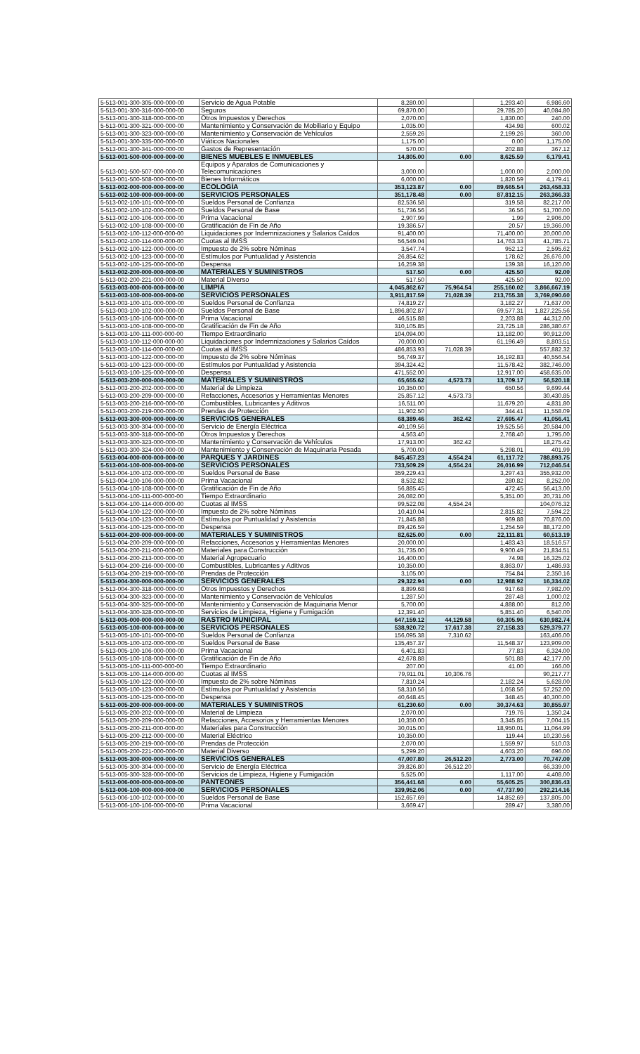| 5-513-001-300-305-000-000-00 | Servicio de Agua Potable | 8,280.00 | | 1,293.40 | 6,986.60 |
| 5-513-001-300-316-000-000-00 | Seguros | 69,870.00 | | 29,785.20 | 40,084.80 |
| 5-513-001-300-318-000-000-00 | Otros Impuestos y Derechos | 2,070.00 | | 1,830.00 | 240.00 |
| 5-513-001-300-321-000-000-00 | Mantenimiento y Conservación de Mobiliario y Equipo | 1,035.00 | | 434.98 | 600.02 |
| 5-513-001-300-323-000-000-00 | Mantenimiento y Conservación de Vehículos | 2,559.26 | | 2,199.26 | 360.00 |
| 5-513-001-300-335-000-000-00 | Viáticos Nacionales | 1,175.00 | | 0.00 | 1,175.00 |
| 5-513-001-300-341-000-000-00 | Gastos de Representación | 570.00 | | 202.88 | 367.12 |
| 5-513-001-500-000-000-000-00 | BIENES MUEBLES E INMUEBLES | 14,805.00 | 0.00 | 8,625.59 | 6,179.41 |
| 5-513-001-500-507-000-000-00 | Equipos y Aparatos de Comunicaciones y Telecomunicaciones | 3,000.00 | | 1,000.00 | 2,000.00 |
| 5-513-001-500-508-000-000-00 | Bienes Informáticos | 6,000.00 | | 1,820.59 | 4,179.41 |
| 5-513-002-000-000-000-000-00 | ECOLOGÍA | 353,123.87 | 0.00 | 89,665.54 | 263,458.33 |
| 5-513-002-100-000-000-000-00 | SERVICIOS PERSONALES | 351,178.48 | 0.00 | 87,812.15 | 263,366.33 |
| 5-513-002-100-101-000-000-00 | Sueldos Personal de Confianza | 82,536.58 | | 319.58 | 82,217.00 |
| 5-513-002-100-102-000-000-00 | Sueldos Personal de Base | 51,736.56 | | 36.56 | 51,700.00 |
| 5-513-002-100-106-000-000-00 | Prima Vacacional | 2,907.99 | | 1.99 | 2,906.00 |
| 5-513-002-100-108-000-000-00 | Gratificación de Fin de Año | 19,386.57 | | 20.57 | 19,366.00 |
| 5-513-002-100-112-000-000-00 | Liquidaciones por Indemnizaciones y Salarios Caídos | 91,400.00 | | 71,400.00 | 20,000.00 |
| 5-513-002-100-114-000-000-00 | Cuotas al IMSS | 56,549.04 | | 14,763.33 | 41,785.71 |
| 5-513-002-100-122-000-000-00 | Impuesto de 2% sobre Nóminas | 3,547.74 | | 952.12 | 2,595.62 |
| 5-513-002-100-123-000-000-00 | Estímulos por Puntualidad y Asistencia | 26,854.62 | | 178.62 | 26,676.00 |
| 5-513-002-100-125-000-000-00 | Despensa | 16,259.38 | | 139.38 | 16,120.00 |
| 5-513-002-200-000-000-000-00 | MATERIALES Y SUMINISTROS | 517.50 | 0.00 | 425.50 | 92.00 |
| 5-513-002-200-221-000-000-00 | Material Diverso | 517.50 | | 425.50 | 92.00 |
| 5-513-003-000-000-000-000-00 | LIMPIA | 4,045,862.67 | 75,964.54 | 255,160.02 | 3,866,667.19 |
| 5-513-003-100-000-000-000-00 | SERVICIOS PERSONALES | 3,911,817.59 | 71,028.39 | 213,755.38 | 3,769,090.60 |
| 5-513-003-100-101-000-000-00 | Sueldos Personal de Confianza | 74,819.27 | | 3,182.27 | 71,637.00 |
| 5-513-003-100-102-000-000-00 | Sueldos Personal de Base | 1,896,802.87 | | 69,577.31 | 1,827,225.56 |
| 5-513-003-100-106-000-000-00 | Prima Vacacional | 46,515.88 | | 2,203.88 | 44,312.00 |
| 5-513-003-100-108-000-000-00 | Gratificación de Fin de Año | 310,105.85 | | 23,725.18 | 286,380.67 |
| 5-513-003-100-111-000-000-00 | Tiempo Extraordinario | 104,094.00 | | 13,182.00 | 90,912.00 |
| 5-513-003-100-112-000-000-00 | Liquidaciones por Indemnizaciones y Salarios Caídos | 70,000.00 | | 61,196.49 | 8,803.51 |
| 5-513-003-100-114-000-000-00 | Cuotas al IMSS | 486,853.93 | 71,028.39 | | 557,882.32 |
| 5-513-003-100-122-000-000-00 | Impuesto de 2% sobre Nóminas | 56,749.37 | | 16,192.83 | 40,556.54 |
| 5-513-003-100-123-000-000-00 | Estímulos por Puntualidad y Asistencia | 394,324.42 | | 11,578.42 | 382,746.00 |
| 5-513-003-100-125-000-000-00 | Despensa | 471,552.00 | | 12,917.00 | 458,635.00 |
| 5-513-003-200-000-000-000-00 | MATERIALES Y SUMINISTROS | 65,655.62 | 4,573.73 | 13,709.17 | 56,520.18 |
| 5-513-003-200-202-000-000-00 | Material de Limpieza | 10,350.00 | | 650.56 | 9,699.44 |
| 5-513-003-200-209-000-000-00 | Refacciones, Accesorios y Herramientas Menores | 25,857.12 | 4,573.73 | | 30,430.85 |
| 5-513-003-200-216-000-000-00 | Combustibles, Lubricantes y Aditivos | 16,511.00 | | 11,679.20 | 4,831.80 |
| 5-513-003-200-219-000-000-00 | Prendas de Protección | 11,902.50 | | 344.41 | 11,558.09 |
| 5-513-003-300-000-000-000-00 | SERVICIOS GENERALES | 68,389.46 | 362.42 | 27,695.47 | 41,056.41 |
| 5-513-003-300-304-000-000-00 | Servicio de Energía Eléctrica | 40,109.56 | | 19,525.56 | 20,584.00 |
| 5-513-003-300-318-000-000-00 | Otros Impuestos y Derechos | 4,563.40 | | 2,768.40 | 1,795.00 |
| 5-513-003-300-323-000-000-00 | Mantenimiento y Conservación de Vehículos | 17,913.00 | 362.42 | | 18,275.42 |
| 5-513-003-300-324-000-000-00 | Mantenimiento y Conservación de Maquinaria Pesada | 5,700.00 | | 5,298.01 | 401.99 |
| 5-513-004-000-000-000-000-00 | PARQUES Y JARDINES | 845,457.23 | 4,554.24 | 61,117.72 | 788,893.75 |
| 5-513-004-100-000-000-000-00 | SERVICIOS PERSONALES | 733,509.29 | 4,554.24 | 26,016.99 | 712,046.54 |
| 5-513-004-100-102-000-000-00 | Sueldos Personal de Base | 359,229.43 | | 3,297.43 | 355,932.00 |
| 5-513-004-100-106-000-000-00 | Prima Vacacional | 8,532.82 | | 280.82 | 8,252.00 |
| 5-513-004-100-108-000-000-00 | Gratificación de Fin de Año | 56,885.45 | | 472.45 | 56,413.00 |
| 5-513-004-100-111-000-000-00 | Tiempo Extraordinario | 26,082.00 | | 5,351.00 | 20,731.00 |
| 5-513-004-100-114-000-000-00 | Cuotas al IMSS | 99,522.08 | 4,554.24 | | 104,076.32 |
| 5-513-004-100-122-000-000-00 | Impuesto de 2% sobre Nóminas | 10,410.04 | | 2,815.82 | 7,594.22 |
| 5-513-004-100-123-000-000-00 | Estímulos por Puntualidad y Asistencia | 71,845.88 | | 969.88 | 70,876.00 |
| 5-513-004-100-125-000-000-00 | Despensa | 89,426.59 | | 1,254.59 | 88,172.00 |
| 5-513-004-200-000-000-000-00 | MATERIALES Y SUMINISTROS | 82,625.00 | 0.00 | 22,111.81 | 60,513.19 |
| 5-513-004-200-209-000-000-00 | Refacciones, Accesorios y Herramientas Menores | 20,000.00 | | 1,483.43 | 18,516.57 |
| 5-513-004-200-211-000-000-00 | Materiales para Construcción | 31,735.00 | | 9,900.49 | 21,834.51 |
| 5-513-004-200-213-000-000-00 | Material Agropecuario | 16,400.00 | | 74.98 | 16,325.02 |
| 5-513-004-200-216-000-000-00 | Combustibles, Lubricantes y Aditivos | 10,350.00 | | 8,863.07 | 1,486.93 |
| 5-513-004-200-219-000-000-00 | Prendas de Protección | 3,105.00 | | 754.84 | 2,350.16 |
| 5-513-004-300-000-000-000-00 | SERVICIOS GENERALES | 29,322.94 | 0.00 | 12,988.92 | 16,334.02 |
| 5-513-004-300-318-000-000-00 | Otros Impuestos y Derechos | 8,899.68 | | 917.68 | 7,982.00 |
| 5-513-004-300-323-000-000-00 | Mantenimiento y Conservación de Vehículos | 1,287.50 | | 287.48 | 1,000.02 |
| 5-513-004-300-325-000-000-00 | Mantenimiento y Conservación de Maquinaria Menor | 5,700.00 | | 4,888.00 | 812.00 |
| 5-513-004-300-328-000-000-00 | Servicios de Limpieza, Higiene y Fumigación | 12,391.40 | | 5,851.40 | 6,540.00 |
| 5-513-005-000-000-000-000-00 | RASTRO MUNICIPAL | 647,159.12 | 44,129.58 | 60,305.96 | 630,982.74 |
| 5-513-005-100-000-000-000-00 | SERVICIOS PERSONALES | 538,920.72 | 17,617.38 | 27,158.33 | 529,379.77 |
| 5-513-005-100-101-000-000-00 | Sueldos Personal de Confianza | 156,095.38 | 7,310.62 | | 163,406.00 |
| 5-513-005-100-102-000-000-00 | Sueldos Personal de Base | 135,457.37 | | 11,548.37 | 123,909.00 |
| 5-513-005-100-106-000-000-00 | Prima Vacacional | 6,401.83 | | 77.83 | 6,324.00 |
| 5-513-005-100-108-000-000-00 | Gratificación de Fin de Año | 42,678.88 | | 501.88 | 42,177.00 |
| 5-513-005-100-111-000-000-00 | Tiempo Extraordinario | 207.00 | | 41.00 | 166.00 |
| 5-513-005-100-114-000-000-00 | Cuotas al IMSS | 79,911.01 | 10,306.76 | | 90,217.77 |
| 5-513-005-100-122-000-000-00 | Impuesto de 2% sobre Nóminas | 7,810.24 | | 2,182.24 | 5,628.00 |
| 5-513-005-100-123-000-000-00 | Estímulos por Puntualidad y Asistencia | 58,310.56 | | 1,058.56 | 57,252.00 |
| 5-513-005-100-125-000-000-00 | Despensa | 40,648.45 | | 348.45 | 40,300.00 |
| 5-513-005-200-000-000-000-00 | MATERIALES Y SUMINISTROS | 61,230.60 | 0.00 | 30,374.63 | 30,855.97 |
| 5-513-005-200-202-000-000-00 | Material de Limpieza | 2,070.00 | | 719.76 | 1,350.24 |
| 5-513-005-200-209-000-000-00 | Refacciones, Accesorios y Herramientas Menores | 10,350.00 | | 3,345.85 | 7,004.15 |
| 5-513-005-200-211-000-000-00 | Materiales para Construcción | 30,015.00 | | 18,950.01 | 11,064.99 |
| 5-513-005-200-212-000-000-00 | Material Eléctrico | 10,350.00 | | 119.44 | 10,230.56 |
| 5-513-005-200-219-000-000-00 | Prendas de Protección | 2,070.00 | | 1,559.97 | 510.03 |
| 5-513-005-200-221-000-000-00 | Material Diverso | 5,299.20 | | 4,603.20 | 696.00 |
| 5-513-005-300-000-000-000-00 | SERVICIOS GENERALES | 47,007.80 | 26,512.20 | 2,773.00 | 70,747.00 |
| 5-513-005-300-304-000-000-00 | Servicio de Energía Eléctrica | 39,826.80 | 26,512.20 | | 66,339.00 |
| 5-513-005-300-328-000-000-00 | Servicios de Limpieza, Higiene y Fumigación | 5,525.00 | | 1,117.00 | 4,408.00 |
| 5-513-006-000-000-000-000-00 | PANTEONES | 356,441.68 | 0.00 | 55,605.25 | 300,836.43 |
| 5-513-006-100-000-000-000-00 | SERVICIOS PERSONALES | 339,952.06 | 0.00 | 47,737.90 | 292,214.16 |
| 5-513-006-100-102-000-000-00 | Sueldos Personal de Base | 152,657.69 | | 14,852.69 | 137,805.00 |
| 5-513-006-100-106-000-000-00 | Prima Vacacional | 3,669.47 | | 289.47 | 3,380.00 |